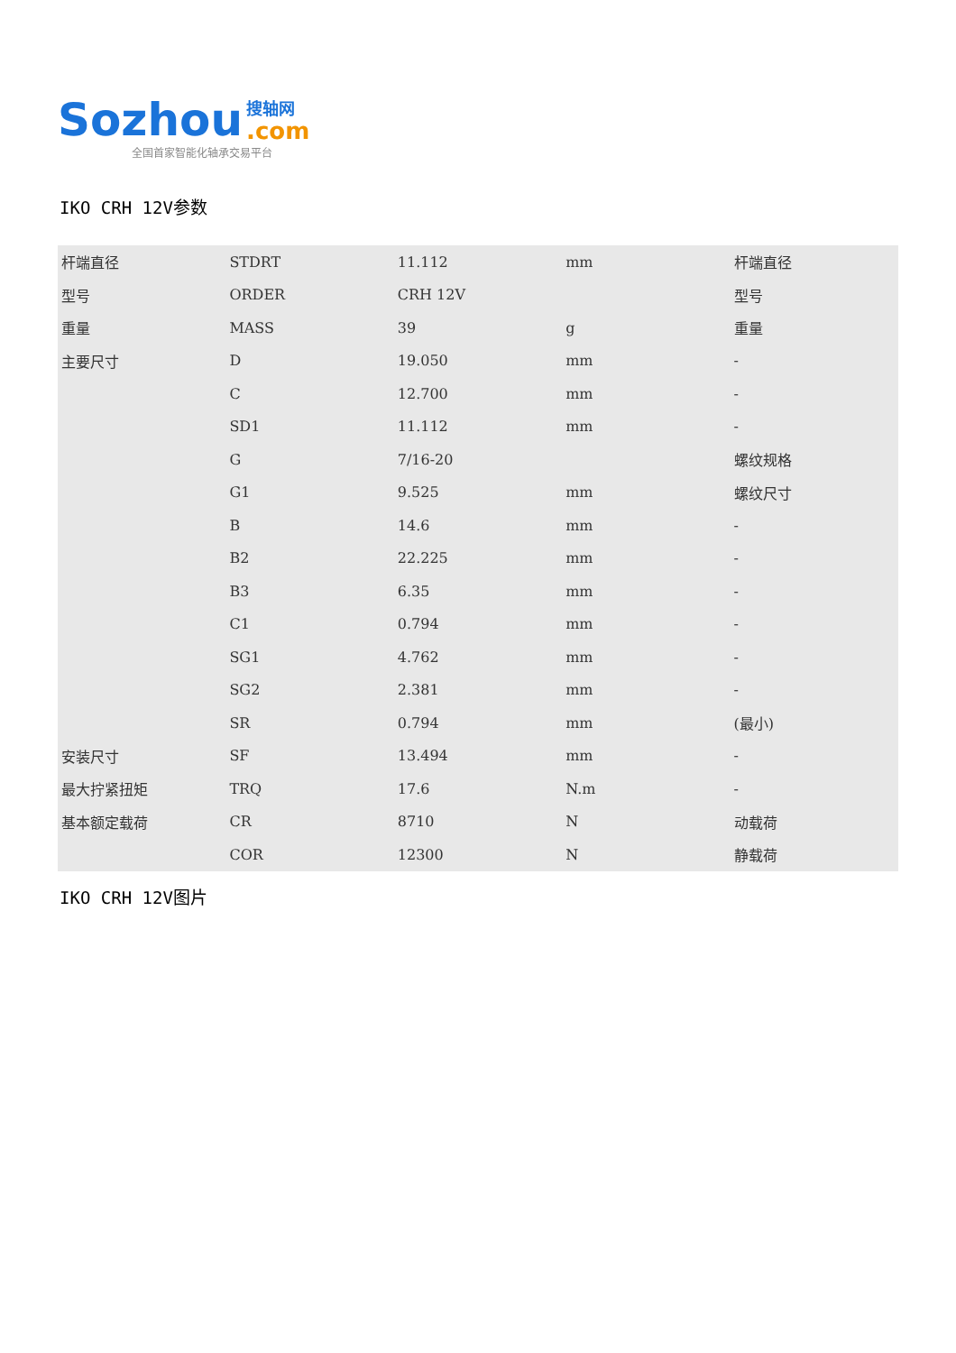Sozhou 搜轴网.com
全国首家智能化轴承交易平台
IKO CRH 12V参数
| 杆端直径 | STDRT | 11.112 | mm | 杆端直径 |
| 型号 | ORDER | CRH 12V | | 型号 |
| 重量 | MASS | 39 | g | 重量 |
| 主要尺寸 | D | 19.050 | mm | - |
| | C | 12.700 | mm | - |
| | SD1 | 11.112 | mm | - |
| | G | 7/16-20 | | 螺纹规格 |
| | G1 | 9.525 | mm | 螺纹尺寸 |
| | B | 14.6 | mm | - |
| | B2 | 22.225 | mm | - |
| | B3 | 6.35 | mm | - |
| | C1 | 0.794 | mm | - |
| | SG1 | 4.762 | mm | - |
| | SG2 | 2.381 | mm | - |
| | SR | 0.794 | mm | (最小) |
| 安装尺寸 | SF | 13.494 | mm | - |
| 最大拧紧扭矩 | TRQ | 17.6 | N.m | - |
| 基本额定载荷 | CR | 8710 | N | 动载荷 |
| | COR | 12300 | N | 静载荷 |
IKO CRH 12V图片